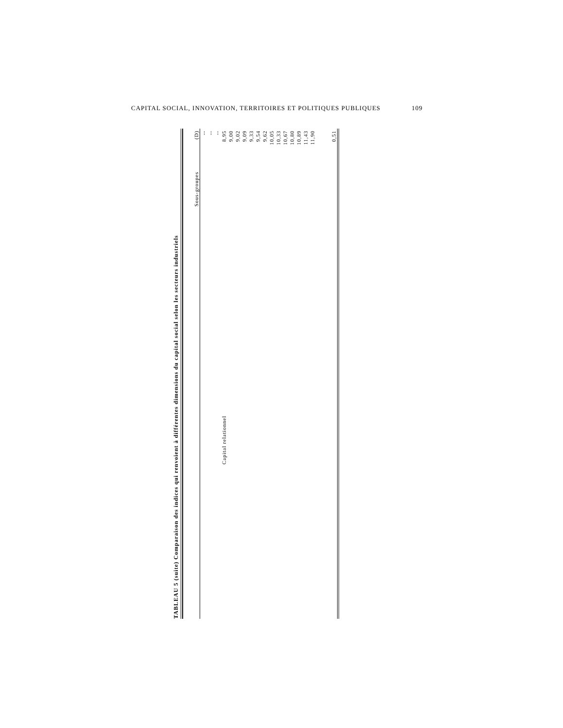CAPITAL SOCIAL, INNOVATION, TERRITOIRES ET POLITIQUES PUBLIQUES 109
TABLEAU 5 (suite) Comparaison des indices qui renvoient à différentes dimensions du capital social selon les secteurs industriels
| | Sous-groupes | (D) |
| --- | --- | --- |
| | | -- |
| | | -- |
| | | -- |
| | Capital relationnel | 8,95 |
| | | 9,00 |
| | | 9,02 |
| | | 9,09 |
| | | 9,33 |
| | | 9,54 |
| | | 9,62 |
| | | 10,05 |
| | | 10,33 |
| | | 10,67 |
| | | 10,80 |
| | | 10,89 |
| | | 11,43 |
| | | 11,90 |
| | | 0,51 |